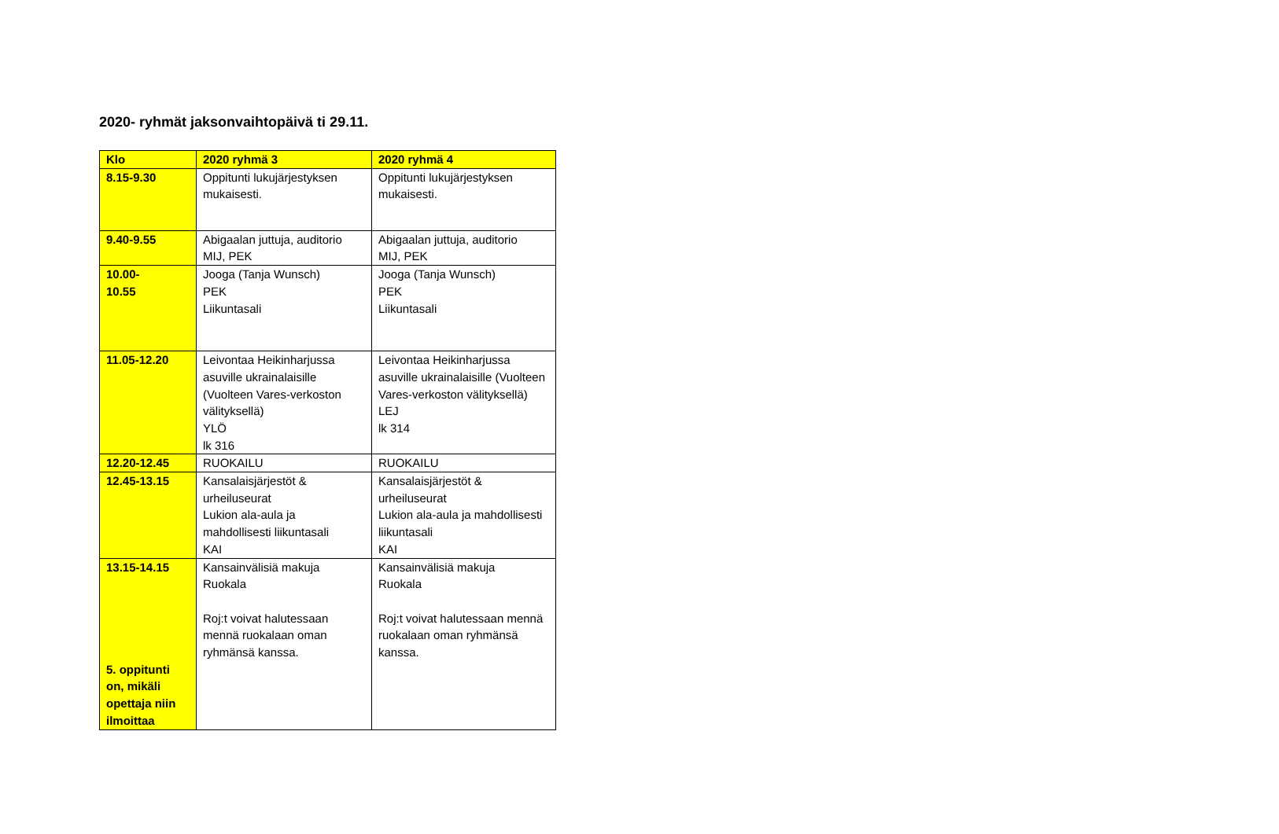2020- ryhmät jaksonvaihtopäivä ti 29.11.
| Klo | 2020 ryhmä 3 | 2020 ryhmä 4 |
| --- | --- | --- |
| 8.15-9.30 | Oppitunti lukujärjestyksen mukaisesti. | Oppitunti lukujärjestyksen mukaisesti. |
| 9.40-9.55 | Abigaalan juttuja, auditorio MIJ, PEK | Abigaalan juttuja, auditorio MIJ, PEK |
| 10.00- 10.55 | Jooga (Tanja Wunsch) PEK Liikuntasali | Jooga (Tanja Wunsch) PEK Liikuntasali |
| 11.05-12.20 | Leivontaa Heikinharjussa asuville ukrainalaisille (Vuolteen Vares-verkoston välityksellä) YLÖ lk 316 | Leivontaa Heikinharjussa asuville ukrainalaisille (Vuolteen Vares-verkoston välityksellä) LEJ lk 314 |
| 12.20-12.45 | RUOKAILU | RUOKAILU |
| 12.45-13.15 | Kansalaisjärjestöt & urheiluseurat Lukion ala-aula ja mahdollisesti liikuntasali KAI | Kansalaisjärjestöt & urheiluseurat Lukion ala-aula ja mahdollisesti liikuntasali KAI |
| 13.15-14.15 5. oppitunti on, mikäli opettaja niin ilmoittaa | Kansainvälisiä makuja Ruokala Roj:t voivat halutessaan mennä ruokalaan oman ryhmänsä kanssa. | Kansainvälisiä makuja Ruokala Roj:t voivat halutessaan mennä ruokalaan oman ryhmänsä kanssa. |